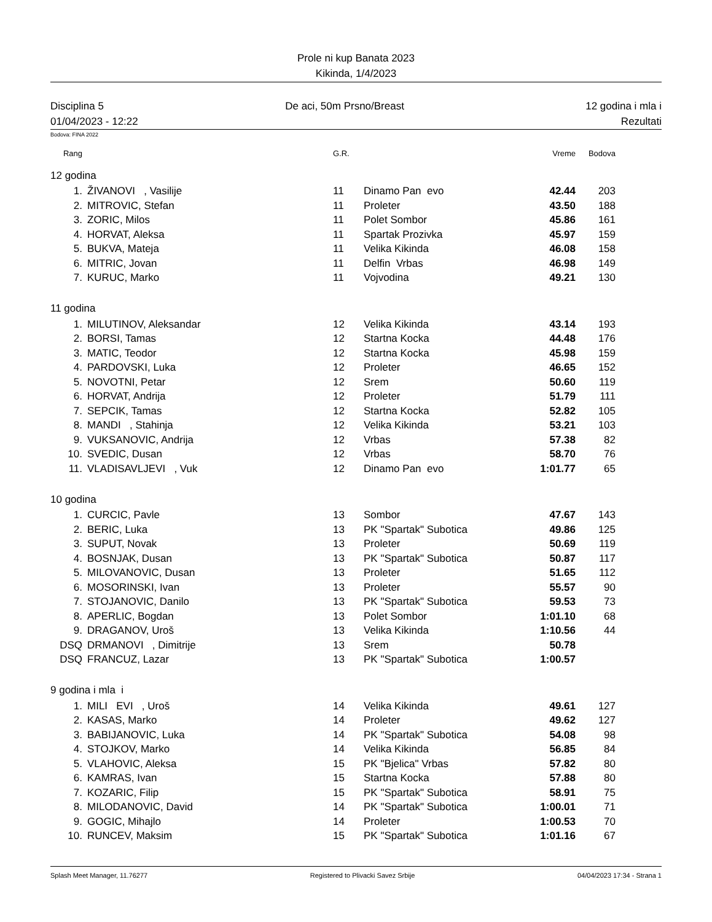Prole ni kup Banata 2023
Kikinda, 1/4/2023
Disciplina 5 De aci, 50m Prsno/Breast 12 godina i mla i
01/04/2023 - 12:22 Rezultati
Bodova: FINA 2022
| Rang | | G.R. | | Vreme | Bodova |
| 12 godina | | | | | |
| 1. | ŽIVANOVI , Vasilije | 11 | Dinamo Pan evo | 42.44 | 203 |
| 2. | MITROVIC, Stefan | 11 | Proleter | 43.50 | 188 |
| 3. | ZORIC, Milos | 11 | Polet Sombor | 45.86 | 161 |
| 4. | HORVAT, Aleksa | 11 | Spartak Prozivka | 45.97 | 159 |
| 5. | BUKVA, Mateja | 11 | Velika Kikinda | 46.08 | 158 |
| 6. | MITRIC, Jovan | 11 | Delfin Vrbas | 46.98 | 149 |
| 7. | KURUC, Marko | 11 | Vojvodina | 49.21 | 130 |
| 11 godina | | | | | |
| 1. | MILUTINOV, Aleksandar | 12 | Velika Kikinda | 43.14 | 193 |
| 2. | BORSI, Tamas | 12 | Startna Kocka | 44.48 | 176 |
| 3. | MATIC, Teodor | 12 | Startna Kocka | 45.98 | 159 |
| 4. | PARDOVSKI, Luka | 12 | Proleter | 46.65 | 152 |
| 5. | NOVOTNI, Petar | 12 | Srem | 50.60 | 119 |
| 6. | HORVAT, Andrija | 12 | Proleter | 51.79 | 111 |
| 7. | SEPCIK, Tamas | 12 | Startna Kocka | 52.82 | 105 |
| 8. | MANDI , Stahinja | 12 | Velika Kikinda | 53.21 | 103 |
| 9. | VUKSANOVIC, Andrija | 12 | Vrbas | 57.38 | 82 |
| 10. | SVEDIC, Dusan | 12 | Vrbas | 58.70 | 76 |
| 11. | VLADISAVLJEVI , Vuk | 12 | Dinamo Pan evo | 1:01.77 | 65 |
| 10 godina | | | | | |
| 1. | CURCIC, Pavle | 13 | Sombor | 47.67 | 143 |
| 2. | BERIC, Luka | 13 | PK "Spartak" Subotica | 49.86 | 125 |
| 3. | SUPUT, Novak | 13 | Proleter | 50.69 | 119 |
| 4. | BOSNJAK, Dusan | 13 | PK "Spartak" Subotica | 50.87 | 117 |
| 5. | MILOVANOVIC, Dusan | 13 | Proleter | 51.65 | 112 |
| 6. | MOSORINSKI, Ivan | 13 | Proleter | 55.57 | 90 |
| 7. | STOJANOVIC, Danilo | 13 | PK "Spartak" Subotica | 59.53 | 73 |
| 8. | APERLIC, Bogdan | 13 | Polet Sombor | 1:01.10 | 68 |
| 9. | DRAGANOV, Uroš | 13 | Velika Kikinda | 1:10.56 | 44 |
| DSQ | DRMANOVI , Dimitrije | 13 | Srem | 50.78 | |
| DSQ | FRANCUZ, Lazar | 13 | PK "Spartak" Subotica | 1:00.57 | |
| 9 godina i mla i | | | | | |
| 1. | MILI EVI , Uroš | 14 | Velika Kikinda | 49.61 | 127 |
| 2. | KASAS, Marko | 14 | Proleter | 49.62 | 127 |
| 3. | BABIJANOVIC, Luka | 14 | PK "Spartak" Subotica | 54.08 | 98 |
| 4. | STOJKOV, Marko | 14 | Velika Kikinda | 56.85 | 84 |
| 5. | VLAHOVIC, Aleksa | 15 | PK "Bjelica" Vrbas | 57.82 | 80 |
| 6. | KAMRAS, Ivan | 15 | Startna Kocka | 57.88 | 80 |
| 7. | KOZARIC, Filip | 15 | PK "Spartak" Subotica | 58.91 | 75 |
| 8. | MILODANOVIC, David | 14 | PK "Spartak" Subotica | 1:00.01 | 71 |
| 9. | GOGIC, Mihajlo | 14 | Proleter | 1:00.53 | 70 |
| 10. | RUNCEV, Maksim | 15 | PK "Spartak" Subotica | 1:01.16 | 67 |
Splash Meet Manager, 11.76277 Registered to Plivacki Savez Srbije 04/04/2023 17:34 - Strana 1